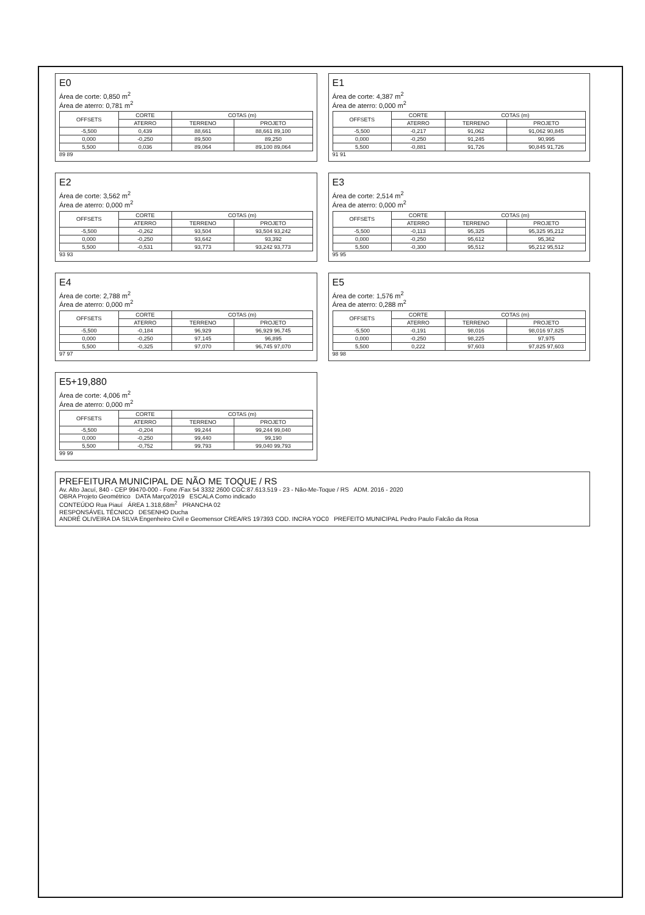E0
Área de corte: 0,850 m<sup>2</sup>
Área de aterro: 0,781 m<sup>2</sup>
| OFFSETS | CORTE | COTAS (m) | |
| --- | --- | --- | --- |
| | ATERRO | TERRENO | PROJETO |
| -5,500 | 0,439 | 88,661 | 88,661 89,100 |
| 0,000 | -0,250 | 89,500 | 89,250 |
| 5,500 | 0,036 | 89,064 | 89,100 89,064 |
89 89
E1
Área de corte: 4,387 m<sup>2</sup>
Área de aterro: 0,000 m<sup>2</sup>
| OFFSETS | CORTE | COTAS (m) | |
| --- | --- | --- | --- |
| | ATERRO | TERRENO | PROJETO |
| -5,500 | -0,217 | 91,062 | 91,062 90,845 |
| 0,000 | -0,250 | 91,245 | 90,995 |
| 5,500 | -0,881 | 91,726 | 90,845 91,726 |
91 91
E2
Área de corte: 3,562 m<sup>2</sup>
Área de aterro: 0,000 m<sup>2</sup>
| OFFSETS | CORTE | COTAS (m) | |
| --- | --- | --- | --- |
| | ATERRO | TERRENO | PROJETO |
| -5,500 | -0,262 | 93,504 | 93,504 93,242 |
| 0,000 | -0,250 | 93,642 | 93,392 |
| 5,500 | -0,531 | 93,773 | 93,242 93,773 |
93 93
E3
Área de corte: 2,514 m<sup>2</sup>
Área de aterro: 0,000 m<sup>2</sup>
| OFFSETS | CORTE | COTAS (m) | |
| --- | --- | --- | --- |
| | ATERRO | TERRENO | PROJETO |
| -5,500 | -0,113 | 95,325 | 95,325 95,212 |
| 0,000 | -0,250 | 95,612 | 95,362 |
| 5,500 | -0,300 | 95,512 | 95,212 95,512 |
95 95
E4
Área de corte: 2,788 m<sup>2</sup>
Área de aterro: 0,000 m<sup>2</sup>
| OFFSETS | CORTE | COTAS (m) | |
| --- | --- | --- | --- |
| | ATERRO | TERRENO | PROJETO |
| -5,500 | -0,184 | 96,929 | 96,929 96,745 |
| 0,000 | -0,250 | 97,145 | 96,895 |
| 5,500 | -0,325 | 97,070 | 96,745 97,070 |
97 97
E5
Área de corte: 1,576 m<sup>2</sup>
Área de aterro: 0,288 m<sup>2</sup>
| OFFSETS | CORTE | COTAS (m) | |
| --- | --- | --- | --- |
| | ATERRO | TERRENO | PROJETO |
| -5,500 | -0,191 | 98,016 | 98,016 97,825 |
| 0,000 | -0,250 | 98,225 | 97,975 |
| 5,500 | 0,222 | 97,603 | 97,825 97,603 |
98 98
E5+19,880
Área de corte: 4,006 m<sup>2</sup>
Área de aterro: 0,000 m<sup>2</sup>
| OFFSETS | CORTE | COTAS (m) | |
| --- | --- | --- | --- |
| | ATERRO | TERRENO | PROJETO |
| -5,500 | -0,204 | 99,244 | 99,244 99,040 |
| 0,000 | -0,250 | 99,440 | 99,190 |
| 5,500 | -0,752 | 99,793 | 99,040 99,793 |
99 99
PREFEITURA MUNICIPAL DE NÃO ME TOQUE / RS
Av. Alto Jacuí, 840 - CEP 99470-000 - Fone /Fax 54 3332 2600 CGC:87.613.519 - 23 - Não-Me-Toque / RS ADM. 2016 - 2020
OBRA Projeto Geométrico DATA Março/2019 ESCALA Como indicado
CONTEÚDO Rua Piauí ÁREA 1.318,68m<sup>2</sup> PRANCHA 02
RESPONSÁVEL TÉCNICO DESENHO Ducha
ANDRÉ OLIVEIRA DA SILVA Engenheiro Civil e Geomensor CREA/RS 197393 COD. INCRA YOC0 PREFEITO MUNICIPAL Pedro Paulo Falcão da Rosa